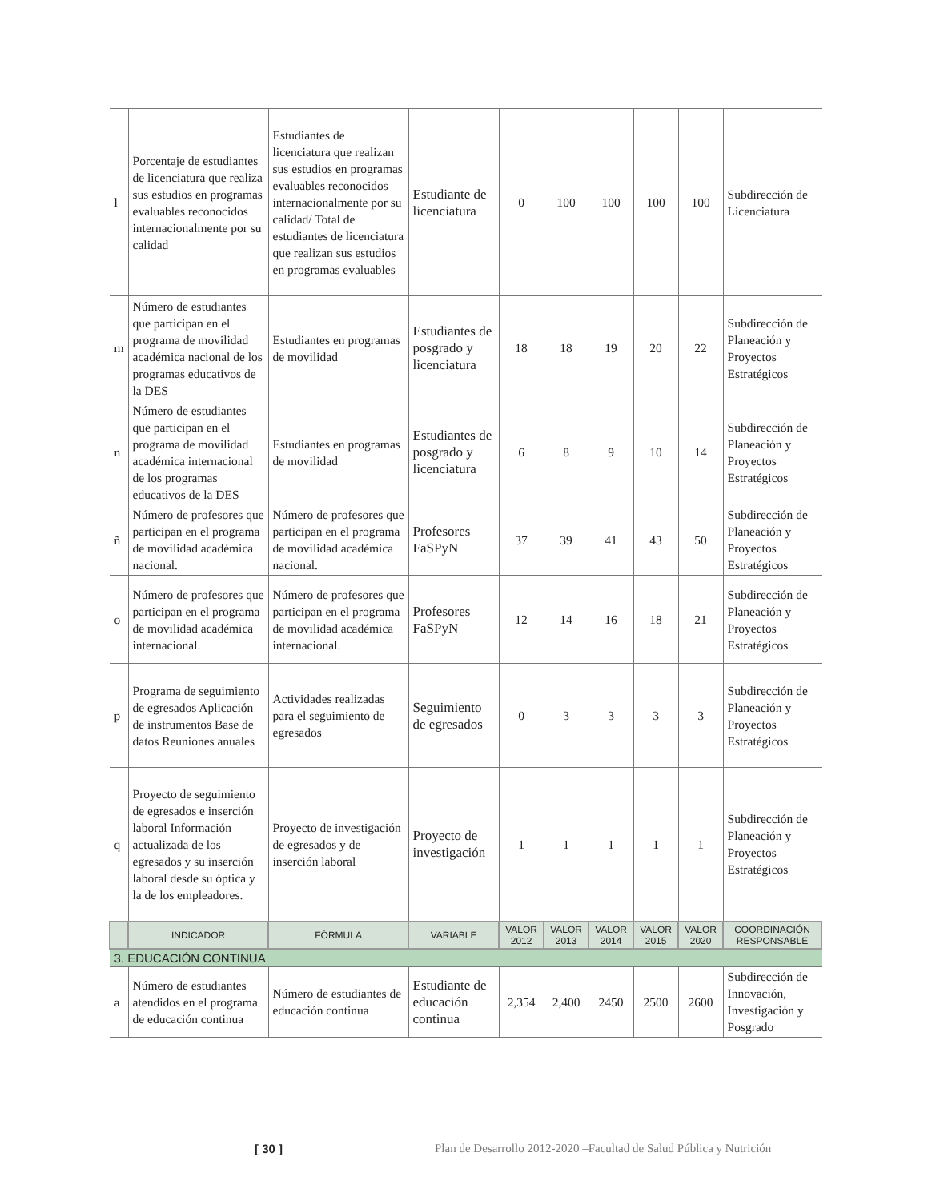| l | Porcentaje de estudiantes de licenciatura que realiza sus estudios en programas evaluables reconocidos internacionalmente por su calidad | Estudiantes de licenciatura que realizan sus estudios en programas evaluables reconocidos internacionalmente por su calidad/ Total de estudiantes de licenciatura que realizan sus estudios en programas evaluables | Estudiante de licenciatura | 0 | 100 | 100 | 100 | 100 | Subdirección de Licenciatura |
| m | Número de estudiantes que participan en el programa de movilidad académica nacional de los programas educativos de la DES | Estudiantes en programas de movilidad | Estudiantes de posgrado y licenciatura | 18 | 18 | 19 | 20 | 22 | Subdirección de Planeación y Proyectos Estratégicos |
| n | Número de estudiantes que participan en el programa de movilidad académica internacional de los programas educativos de la DES | Estudiantes en programas de movilidad | Estudiantes de posgrado y licenciatura | 6 | 8 | 9 | 10 | 14 | Subdirección de Planeación y Proyectos Estratégicos |
| ñ | Número de profesores que participan en el programa de movilidad académica nacional. | Número de profesores que participan en el programa de movilidad académica nacional. | Profesores FaSPyN | 37 | 39 | 41 | 43 | 50 | Subdirección de Planeación y Proyectos Estratégicos |
| o | Número de profesores que participan en el programa de movilidad académica internacional. | Número de profesores que participan en el programa de movilidad académica internacional. | Profesores FaSPyN | 12 | 14 | 16 | 18 | 21 | Subdirección de Planeación y Proyectos Estratégicos |
| p | Programa de seguimiento de egresados Aplicación de instrumentos Base de datos Reuniones anuales | Actividades realizadas para el seguimiento de egresados | Seguimiento de egresados | 0 | 3 | 3 | 3 | 3 | Subdirección de Planeación y Proyectos Estratégicos |
| q | Proyecto de seguimiento de egresados e inserción laboral Información actualizada de los egresados y su inserción laboral desde su óptica y la de los empleadores. | Proyecto de investigación de egresados y de inserción laboral | Proyecto de investigación | 1 | 1 | 1 | 1 | 1 | Subdirección de Planeación y Proyectos Estratégicos |
| | INDICADOR | FÓRMULA | VARIABLE | VALOR 2012 | VALOR 2013 | VALOR 2014 | VALOR 2015 | VALOR 2020 | COORDINACIÓN RESPONSABLE |
| 3. EDUCACIÓN CONTINUA | | | | | | | | | |
| a | Número de estudiantes atendidos en el programa de educación continua | Número de estudiantes de educación continua | Estudiante de educación continua | 2,354 | 2,400 | 2450 | 2500 | 2600 | Subdirección de Innovación, Investigación y Posgrado |
[ 30 ] Plan de Desarrollo 2012-2020 –Facultad de Salud Pública y Nutrición